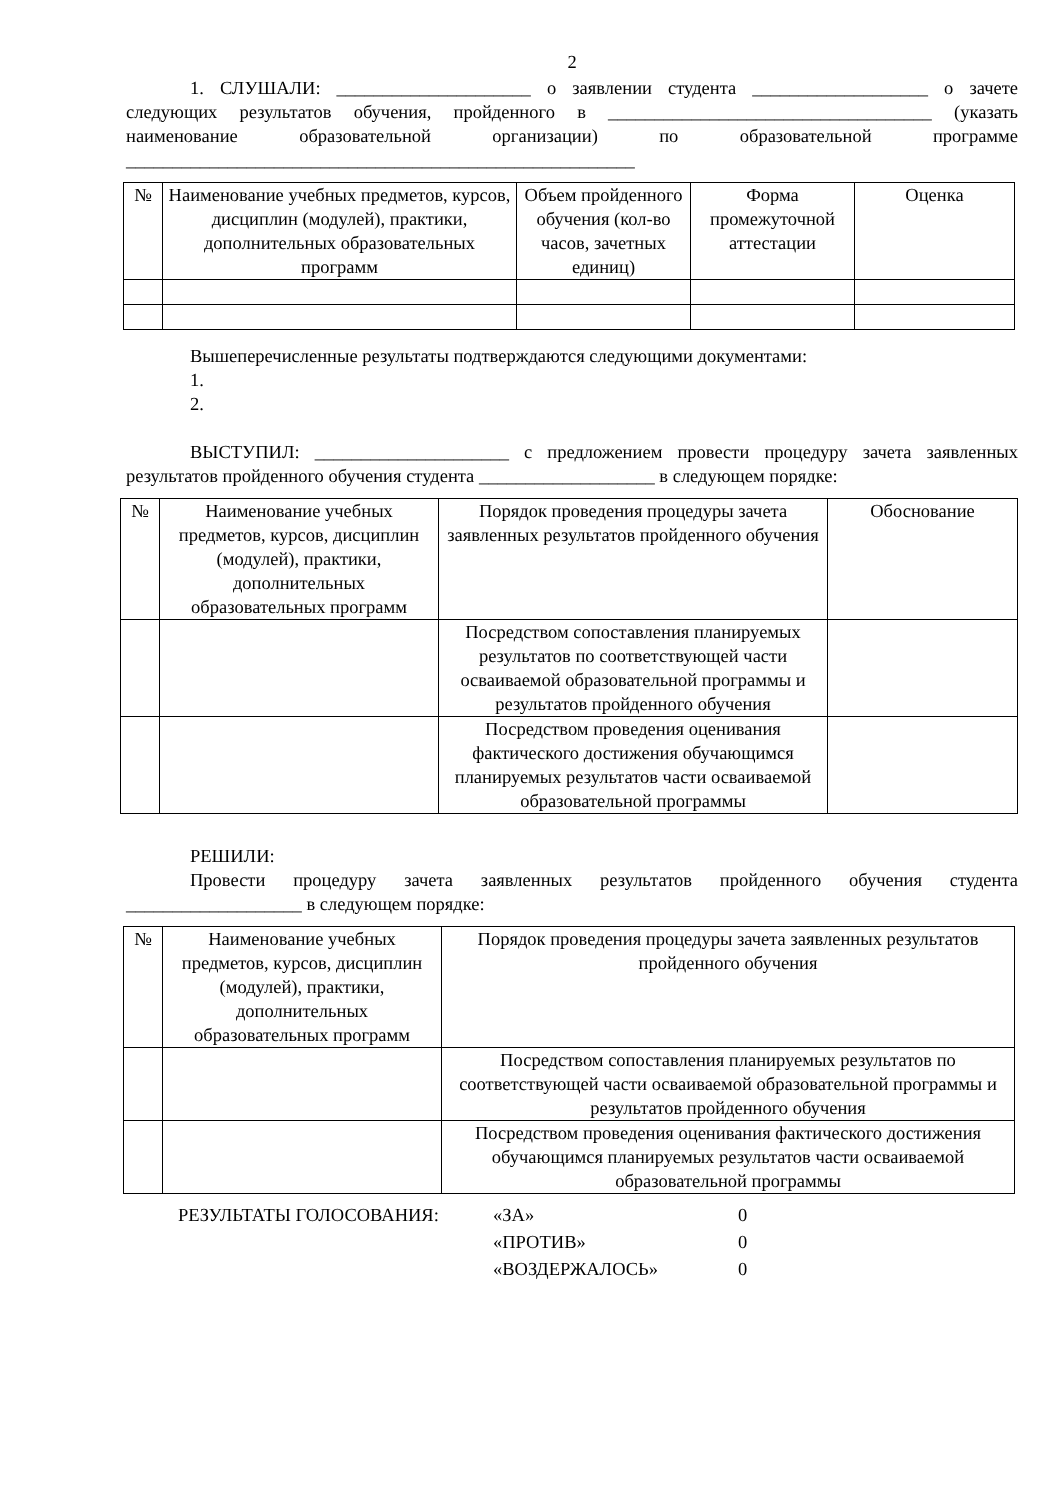2
1. СЛУШАЛИ: _____________________ о заявлении студента ___________________ о зачете следующих результатов обучения, пройденного в ___________________________________ (указать наименование образовательной организации) по образовательной программе _______________________________________________________
| № | Наименование учебных предметов, курсов, дисциплин (модулей), практики, дополнительных образовательных программ | Объем пройденного обучения (кол-во часов, зачетных единиц) | Форма промежуточной аттестации | Оценка |
| --- | --- | --- | --- | --- |
Вышеперечисленные результаты подтверждаются следующими документами:
1.
2.
ВЫСТУПИЛ: _____________________ с предложением провести процедуру зачета заявленных результатов пройденного обучения студента ___________________ в следующем порядке:
| № | Наименование учебных предметов, курсов, дисциплин (модулей), практики, дополнительных образовательных программ | Порядок проведения процедуры зачета заявленных результатов пройденного обучения | Обоснование |
| --- | --- | --- | --- |
| | | Посредством сопоставления планируемых результатов по соответствующей части осваиваемой образовательной программы и результатов пройденного обучения | |
| | | Посредством проведения оценивания фактического достижения обучающимся планируемых результатов части осваиваемой образовательной программы | |
РЕШИЛИ:
Провести процедуру зачета заявленных результатов пройденного обучения студента ___________________ в следующем порядке:
| № | Наименование учебных предметов, курсов, дисциплин (модулей), практики, дополнительных образовательных программ | Порядок проведения процедуры зачета заявленных результатов пройденного обучения |
| --- | --- | --- |
| | | Посредством сопоставления планируемых результатов по соответствующей части осваиваемой образовательной программы и результатов пройденного обучения |
| | | Посредством проведения оценивания фактического достижения обучающимся планируемых результатов части осваиваемой образовательной программы |
РЕЗУЛЬТАТЫ ГОЛОСОВАНИЯ: «ЗА»
«ПРОТИВ»
«ВОЗДЕРЖАЛОСЬ»
0
0
0